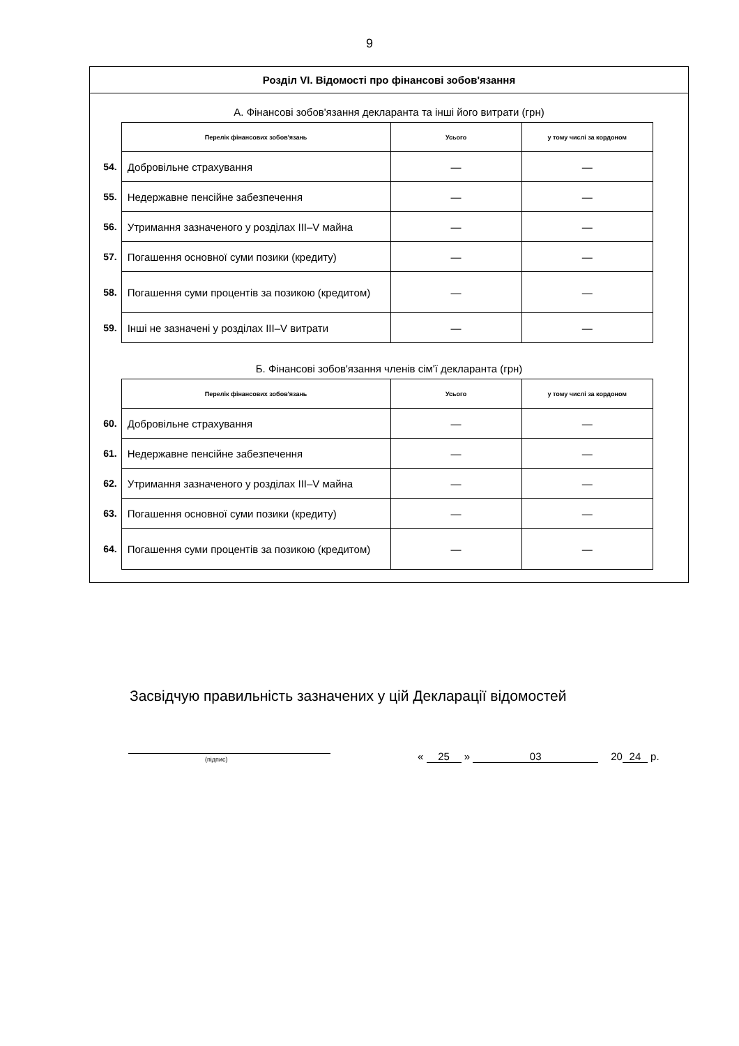9
Розділ VI. Відомості про фінансові зобов'язання
А. Фінансові зобов'язання декларанта та інші його витрати (грн)
| | Перелік фінансових зобов'язань | Усього | у тому числі за кордоном |
| 54. | Добровільне страхування | — | — |
| 55. | Недержавне пенсійне забезпечення | — | — |
| 56. | Утримання зазначеного у розділах III–V майна | — | — |
| 57. | Погашення основної суми позики (кредиту) | — | — |
| 58. | Погашення суми процентів за позикою (кредитом) | — | — |
| 59. | Інші не зазначені у розділах III–V витрати | — | — |
Б. Фінансові зобов'язання членів сім'ї декларанта (грн)
| | Перелік фінансових зобов'язань | Усього | у тому числі за кордоном |
| 60. | Добровільне страхування | — | — |
| 61. | Недержавне пенсійне забезпечення | — | — |
| 62. | Утримання зазначеного у розділах III–V майна | — | — |
| 63. | Погашення основної суми позики (кредиту) | — | — |
| 64. | Погашення суми процентів за позикою (кредитом) | — | — |
Засвідчую правильність зазначених у цій Декларації відомостей
(підпис)
« 25 » 03
20 24 р.